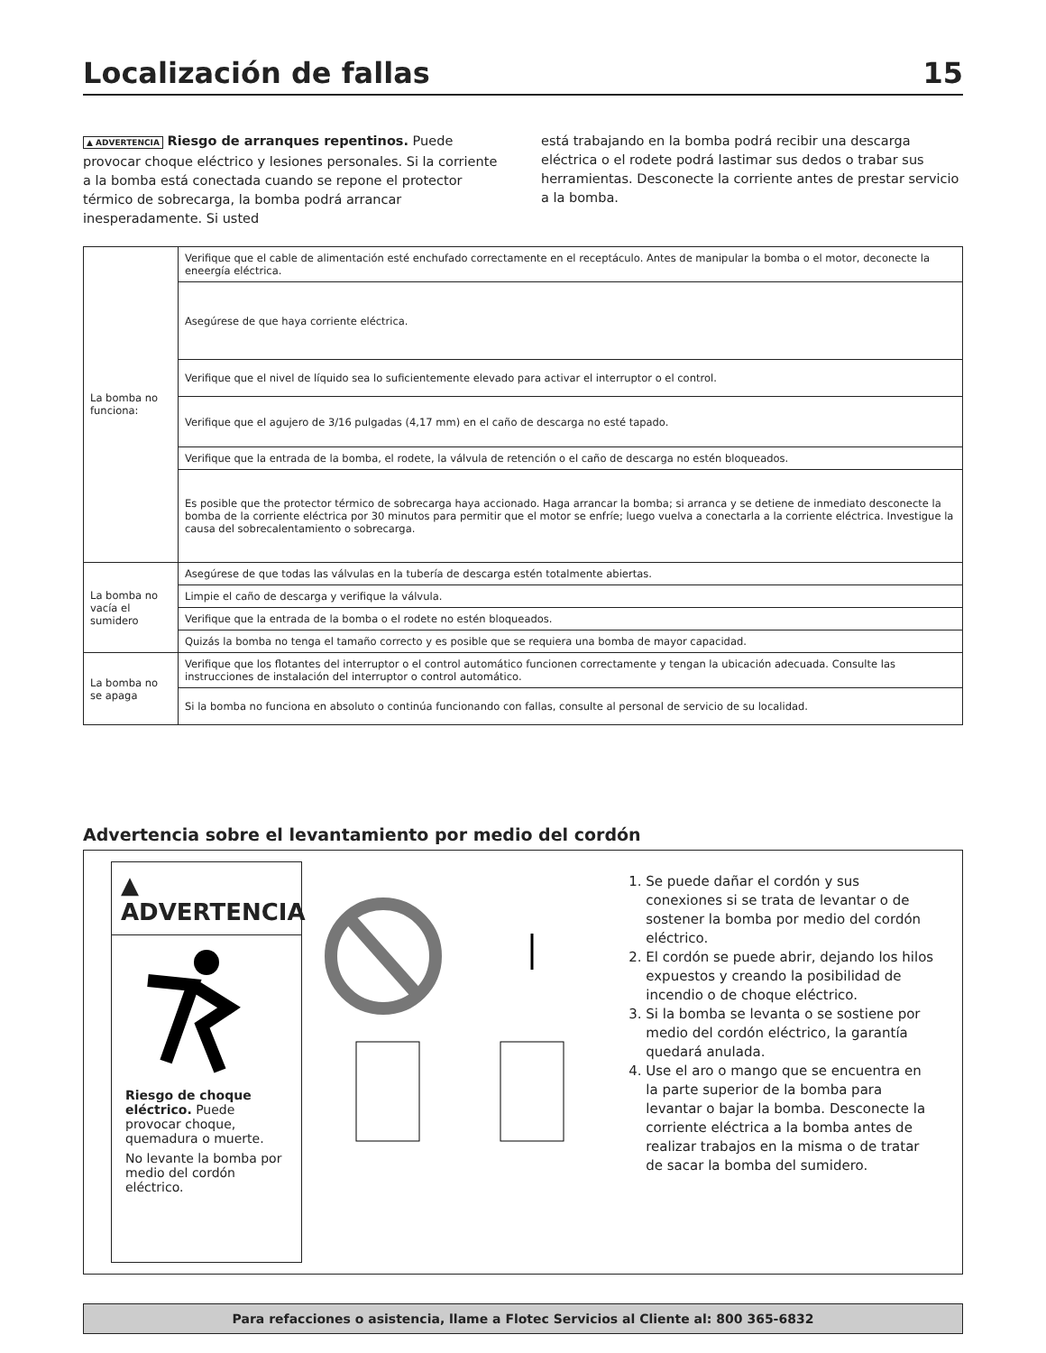Localización de fallas 15
▲ ADVERTENCIA Riesgo de arranques repentinos. Puede provocar choque eléctrico y lesiones personales. Si la corriente a la bomba está conectada cuando se repone el protector térmico de sobrecarga, la bomba podrá arrancar inesperadamente. Si usted
está trabajando en la bomba podrá recibir una descarga eléctrica o el rodete podrá lastimar sus dedos o trabar sus herramientas. Desconecte la corriente antes de prestar servicio a la bomba.
| La bomba no funciona: | Verifique que el cable de alimentación esté enchufado correctamente en el receptáculo. Antes de manipular la bomba o el motor, deconecte la eneergía eléctrica. |
| | Asegúrese de que haya corriente eléctrica. |
| | Verifique que el nivel de líquido sea lo suficientemente elevado para activar el interruptor o el control. |
| | Verifique que el agujero de 3/16 pulgadas (4,17 mm) en el caño de descarga no esté tapado. |
| | Verifique que la entrada de la bomba, el rodete, la válvula de retención o el caño de descarga no estén bloqueados. |
| | Es posible que the protector térmico de sobrecarga haya accionado. Haga arrancar la bomba; si arranca y se detiene de inmediato desconecte la bomba de la corriente eléctrica por 30 minutos para permitir que el motor se enfríe; luego vuelva a conectarla a la corriente eléctrica. Investigue la causa del sobrecalentamiento o sobrecarga. |
| La bomba no vacía el sumidero | Asegúrese de que todas las válvulas en la tubería de descarga estén totalmente abiertas. |
| | Limpie el caño de descarga y verifique la válvula. |
| | Verifique que la entrada de la bomba o el rodete no estén bloqueados. |
| | Quizás la bomba no tenga el tamaño correcto y es posible que se requiera una bomba de mayor capacidad. |
| La bomba no se apaga | Verifique que los flotantes del interruptor o el control automático funcionen correctamente y tengan la ubicación adecuada. Consulte las instrucciones de instalación del interruptor o control automático. |
| | Si la bomba no funciona en absoluto o continúa funcionando con fallas, consulte al personal de servicio de su localidad. |
Advertencia sobre el levantamiento por medio del cordón
▲ ADVERTENCIA
Riesgo de choque eléctrico. Puede provocar choque, quemadura o muerte.
No levante la bomba por medio del cordón eléctrico.
1. Se puede dañar el cordón y sus conexiones si se trata de levantar o de sostener la bomba por medio del cordón eléctrico.
2. El cordón se puede abrir, dejando los hilos expuestos y creando la posibilidad de incendio o de choque eléctrico.
3. Si la bomba se levanta o se sostiene por medio del cordón eléctrico, la garantía quedará anulada.
4. Use el aro o mango que se encuentra en la parte superior de la bomba para levantar o bajar la bomba. Desconecte la corriente eléctrica a la bomba antes de realizar trabajos en la misma o de tratar de sacar la bomba del sumidero.
Para refacciones o asistencia, llame a Flotec Servicios al Cliente al: 800 365-6832